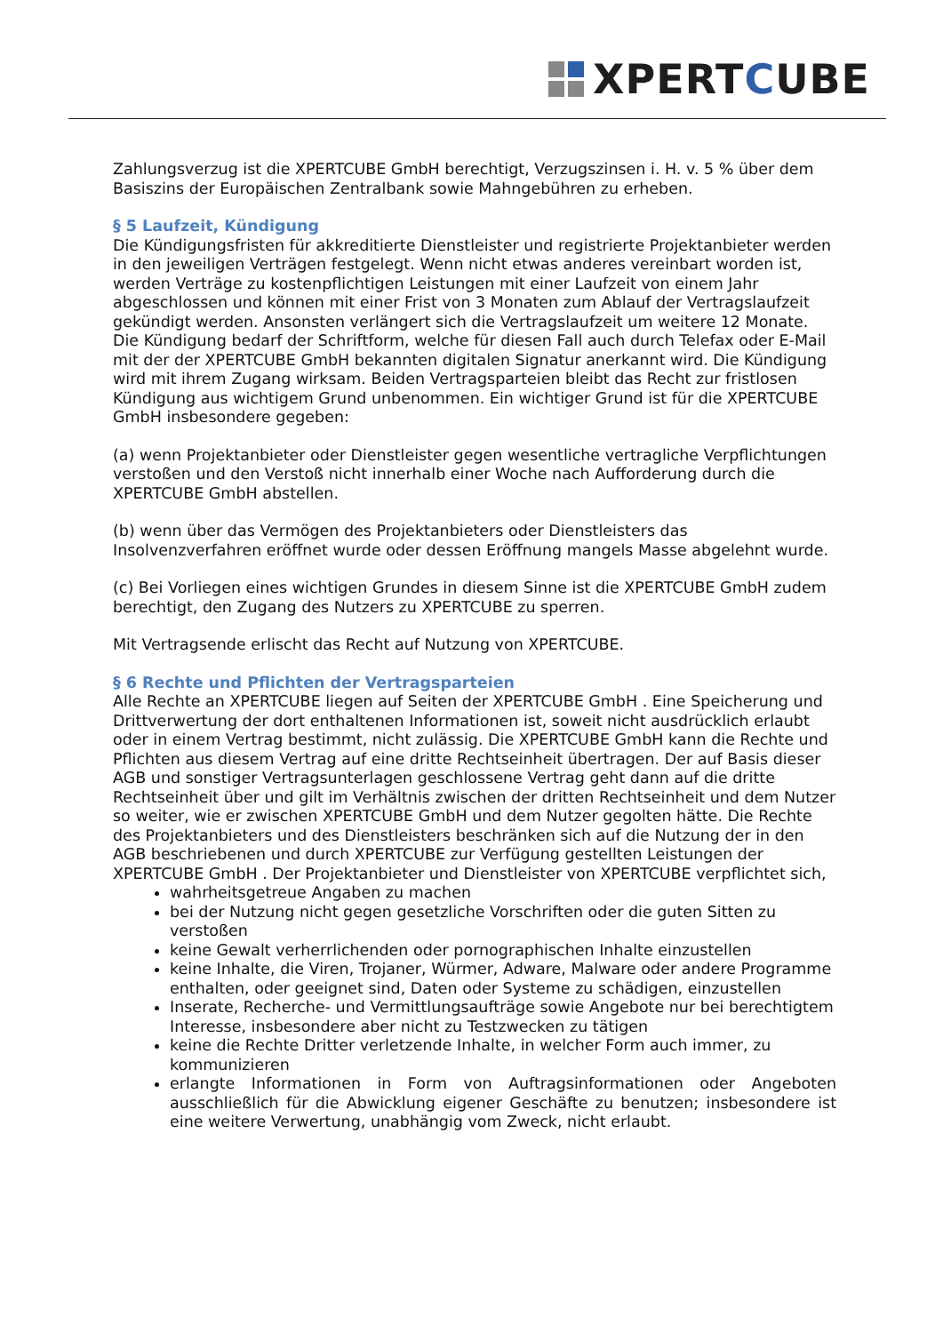XPERTCUBE
Zahlungsverzug ist die XPERTCUBE GmbH berechtigt, Verzugszinsen i. H. v. 5 % über dem Basiszins der Europäischen Zentralbank sowie Mahngebühren zu erheben.
§ 5 Laufzeit, Kündigung
Die Kündigungsfristen für akkreditierte Dienstleister und registrierte Projektanbieter werden in den jeweiligen Verträgen festgelegt. Wenn nicht etwas anderes vereinbart worden ist, werden Verträge zu kostenpflichtigen Leistungen mit einer Laufzeit von einem Jahr abgeschlossen und können mit einer Frist von 3 Monaten zum Ablauf der Vertragslaufzeit gekündigt werden. Ansonsten verlängert sich die Vertragslaufzeit um weitere 12 Monate. Die Kündigung bedarf der Schriftform, welche für diesen Fall auch durch Telefax oder E-Mail mit der der XPERTCUBE GmbH bekannten digitalen Signatur anerkannt wird. Die Kündigung wird mit ihrem Zugang wirksam. Beiden Vertragsparteien bleibt das Recht zur fristlosen Kündigung aus wichtigem Grund unbenommen. Ein wichtiger Grund ist für die XPERTCUBE GmbH insbesondere gegeben:
(a) wenn Projektanbieter oder Dienstleister gegen wesentliche vertragliche Verpflichtungen verstoßen und den Verstoß nicht innerhalb einer Woche nach Aufforderung durch die XPERTCUBE GmbH abstellen.
(b) wenn über das Vermögen des Projektanbieters oder Dienstleisters das Insolvenzverfahren eröffnet wurde oder dessen Eröffnung mangels Masse abgelehnt wurde.
(c) Bei Vorliegen eines wichtigen Grundes in diesem Sinne ist die XPERTCUBE GmbH zudem berechtigt, den Zugang des Nutzers zu XPERTCUBE zu sperren.
Mit Vertragsende erlischt das Recht auf Nutzung von XPERTCUBE.
§ 6 Rechte und Pflichten der Vertragsparteien
Alle Rechte an XPERTCUBE liegen auf Seiten der XPERTCUBE GmbH . Eine Speicherung und Drittverwertung der dort enthaltenen Informationen ist, soweit nicht ausdrücklich erlaubt oder in einem Vertrag bestimmt, nicht zulässig. Die XPERTCUBE GmbH kann die Rechte und Pflichten aus diesem Vertrag auf eine dritte Rechtseinheit übertragen. Der auf Basis dieser AGB und sonstiger Vertragsunterlagen geschlossene Vertrag geht dann auf die dritte Rechtseinheit über und gilt im Verhältnis zwischen der dritten Rechtseinheit und dem Nutzer so weiter, wie er zwischen XPERTCUBE GmbH und dem Nutzer gegolten hätte. Die Rechte des Projektanbieters und des Dienstleisters beschränken sich auf die Nutzung der in den AGB beschriebenen und durch XPERTCUBE zur Verfügung gestellten Leistungen der XPERTCUBE GmbH . Der Projektanbieter und Dienstleister von XPERTCUBE verpflichtet sich,
wahrheitsgetreue Angaben zu machen
bei der Nutzung nicht gegen gesetzliche Vorschriften oder die guten Sitten zu verstoßen
keine Gewalt verherrlichenden oder pornographischen Inhalte einzustellen
keine Inhalte, die Viren, Trojaner, Würmer, Adware, Malware oder andere Programme enthalten, oder geeignet sind, Daten oder Systeme zu schädigen, einzustellen
Inserate, Recherche- und Vermittlungsaufträge sowie Angebote nur bei berechtigtem Interesse, insbesondere aber nicht zu Testzwecken zu tätigen
keine die Rechte Dritter verletzende Inhalte, in welcher Form auch immer, zu kommunizieren
erlangte Informationen in Form von Auftragsinformationen oder Angeboten ausschließlich für die Abwicklung eigener Geschäfte zu benutzen; insbesondere ist eine weitere Verwertung, unabhängig vom Zweck, nicht erlaubt.